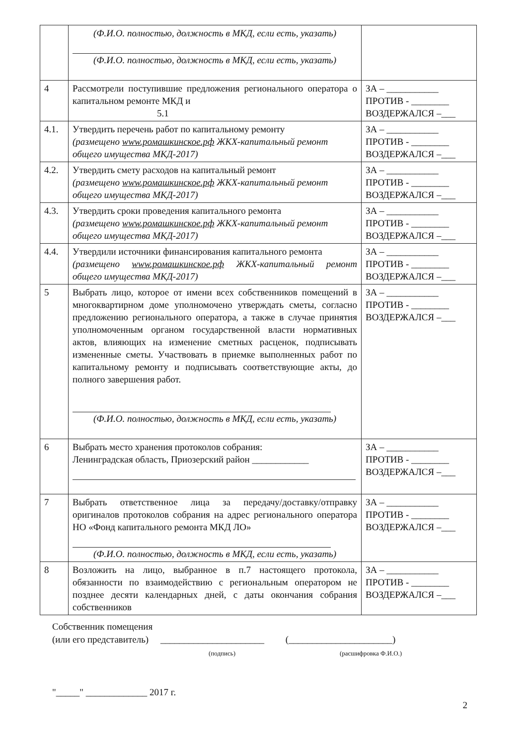| | (Ф.И.О. полностью, должность в МКД, если есть, указать) (Ф.И.О. полностью, должность в МКД, если есть, указать) | |
| 4 | Рассмотрели поступившие предложения регионального оператора о капитальном ремонте МКД и 5.1 | ЗА – ___________ ПРОТИВ - ________ ВОЗДЕРЖАЛСЯ –___ |
| 4.1. | Утвердить перечень работ по капитальному ремонту (размещено www.ромашкинское.рф ЖКХ-капитальный ремонт общего имущества МКД-2017) | ЗА – ___________ ПРОТИВ - ________ ВОЗДЕРЖАЛСЯ –___ |
| 4.2. | Утвердить смету расходов на капитальный ремонт (размещено www.ромашкинское.рф ЖКХ-капитальный ремонт общего имущества МКД-2017) | ЗА – ___________ ПРОТИВ - ________ ВОЗДЕРЖАЛСЯ –___ |
| 4.3. | Утвердить сроки проведения капитального ремонта (размещено www.ромашкинское.рф ЖКХ-капитальный ремонт общего имущества МКД-2017) | ЗА – ___________ ПРОТИВ - ________ ВОЗДЕРЖАЛСЯ –___ |
| 4.4. | Утвердили источники финансирования капитального ремонта (размещено www.ромашкинское.рф ЖКХ-капитальный ремонт общего имущества МКД-2017) | ЗА – ___________ ПРОТИВ - ________ ВОЗДЕРЖАЛСЯ –___ |
| 5 | Выбрать лицо, которое от имени всех собственников помещений в многоквартирном доме уполномочено утверждать сметы, согласно предложению регионального оператора, а также в случае принятия уполномоченным органом государственной власти нормативных актов, влияющих на изменение сметных расценок, подписывать измененные сметы. Участвовать в приемке выполненных работ по капитальному ремонту и подписывать соответствующие акты, до полного завершения работ. (Ф.И.О. полностью, должность в МКД, если есть, указать) | ЗА – ___________ ПРОТИВ - ________ ВОЗДЕРЖАЛСЯ –___ |
| 6 | Выбрать место хранения протоколов собрания: Ленинградская область, Приозерский район ____________ | ЗА – ___________ ПРОТИВ - ________ ВОЗДЕРЖАЛСЯ –___ |
| 7 | Выбрать ответственное лица за передачу/доставку/отправку оригиналов протоколов собрания на адрес регионального оператора НО «Фонд капитального ремонта МКД ЛО» (Ф.И.О. полностью, должность в МКД, если есть, указать) | ЗА – ___________ ПРОТИВ - ________ ВОЗДЕРЖАЛСЯ –___ |
| 8 | Возложить на лицо, выбранное в п.7 настоящего протокола, обязанности по взаимодействию с региональным оператором не позднее десяти календарных дней, с даты окончания собрания собственников | ЗА – ___________ ПРОТИВ - ________ ВОЗДЕРЖАЛСЯ –___ |
Собственник помещения
(или его представитель) ______________________ (______________________)
(подпись) (расшифровка Ф.И.О.)
"_____" _____________ 2017 г.
2